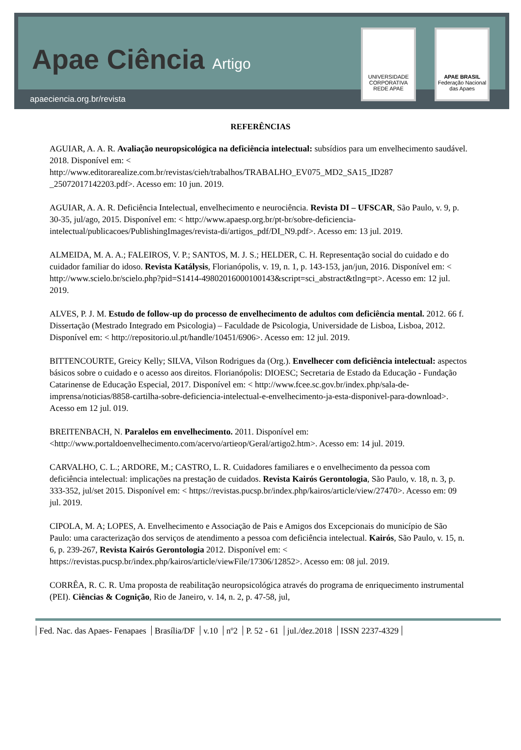Apae Ciência Artigo
apaeciencia.org.br/revista
UNIVERSIDADE CORPORATIVA REDE APAE
APAE BRASIL
Federação Nacional das Apaes
REFERÊNCIAS
AGUIAR, A. A. R. Avaliação neuropsicológica na deficiência intelectual: subsídios para um envelhecimento saudável. 2018. Disponível em: < http://www.editorarealize.com.br/revistas/cieh/trabalhos/TRABALHO_EV075_MD2_SA15_ID287 _25072017142203.pdf>. Acesso em: 10 jun. 2019.
AGUIAR, A. A. R. Deficiência Intelectual, envelhecimento e neurociência. Revista DI – UFSCAR, São Paulo, v. 9, p. 30-35, jul/ago, 2015. Disponível em: < http://www.apaesp.org.br/pt-br/sobre-deficiencia-intelectual/publicacoes/PublishingImages/revista-di/artigos_pdf/DI_N9.pdf>. Acesso em: 13 jul. 2019.
ALMEIDA, M. A. A.; FALEIROS, V. P.; SANTOS, M. J. S.; HELDER, C. H. Representação social do cuidado e do cuidador familiar do idoso. Revista Katálysis, Florianópolis, v. 19, n. 1, p. 143-153, jan/jun, 2016. Disponível em: < http://www.scielo.br/scielo.php?pid=S1414-49802016000100143&script=sci_abstract&tlng=pt>. Acesso em: 12 jul. 2019.
ALVES, P. J. M. Estudo de follow-up do processo de envelhecimento de adultos com deficiência mental. 2012. 66 f. Dissertação (Mestrado Integrado em Psicologia) – Faculdade de Psicologia, Universidade de Lisboa, Lisboa, 2012. Disponível em: < http://repositorio.ul.pt/handle/10451/6906>. Acesso em: 12 jul. 2019.
BITTENCOURTE, Greicy Kelly; SILVA, Vilson Rodrigues da (Org.). Envelhecer com deficiência intelectual: aspectos básicos sobre o cuidado e o acesso aos direitos. Florianópolis: DIOESC; Secretaria de Estado da Educação - Fundação Catarinense de Educação Especial, 2017. Disponível em: < http://www.fcee.sc.gov.br/index.php/sala-de-imprensa/noticias/8858-cartilha-sobre-deficiencia-intelectual-e-envelhecimento-ja-esta-disponivel-para-download>. Acesso em 12 jul. 019.
BREITENBACH, N. Paralelos em envelhecimento. 2011. Disponível em: <http://www.portaldoenvelhecimento.com/acervo/artieop/Geral/artigo2.htm>. Acesso em: 14 jul. 2019.
CARVALHO, C. L.; ARDORE, M.; CASTRO, L. R. Cuidadores familiares e o envelhecimento da pessoa com deficiência intelectual: implicações na prestação de cuidados. Revista Kairós Gerontologia, São Paulo, v. 18, n. 3, p. 333-352, jul/set 2015. Disponível em: < https://revistas.pucsp.br/index.php/kairos/article/view/27470>. Acesso em: 09 jul. 2019.
CIPOLA, M. A; LOPES, A. Envelhecimento e Associação de Pais e Amigos dos Excepcionais do município de São Paulo: uma caracterização dos serviços de atendimento a pessoa com deficiência intelectual. Kairós, São Paulo, v. 15, n. 6, p. 239-267, Revista Kairós Gerontologia 2012. Disponível em: < https://revistas.pucsp.br/index.php/kairos/article/viewFile/17306/12852>. Acesso em: 08 jul. 2019.
CORRÊA, R. C. R. Uma proposta de reabilitação neuropsicológica através do programa de enriquecimento instrumental (PEI). Ciências & Cognição, Rio de Janeiro, v. 14, n. 2, p. 47-58, jul,
Fed. Nac. das Apaes- Fenapaes Brasília/DF v.10 nº2 P. 52 - 61 jul./dez.2018 ISSN 2237-4329